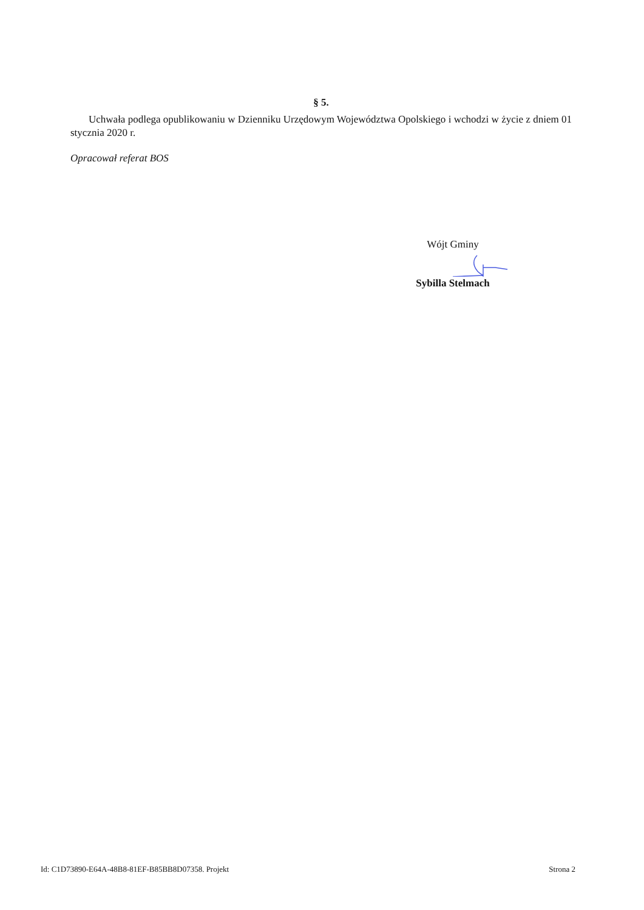§ 5.
Uchwała podlega opublikowaniu w Dzienniku Urzędowym Województwa Opolskiego i wchodzi w życie z dniem 01 stycznia 2020 r.
Opracował referat BOS
Wójt Gminy
Sybilla Stelmach
Id: C1D73890-E64A-48B8-81EF-B85BB8D07358. Projekt Strona 2